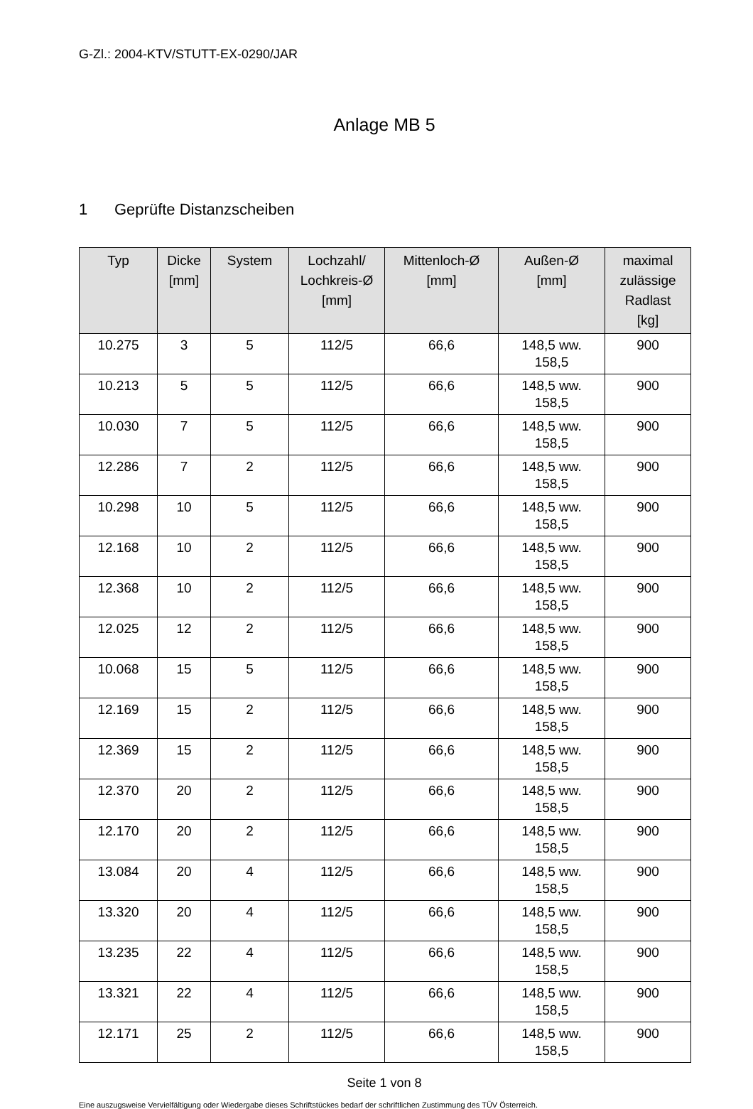G-Zl.: 2004-KTV/STUTT-EX-0290/JAR
Anlage MB 5
1 Geprüfte Distanzscheiben
| Typ | Dicke [mm] | System | Lochzahl/ Lochkreis-Ø [mm] | Mittenloch-Ø [mm] | Außen-Ø [mm] | maximal zulässige Radlast [kg] |
| --- | --- | --- | --- | --- | --- | --- |
| 10.275 | 3 | 5 | 112/5 | 66,6 | 148,5 ww. 158,5 | 900 |
| 10.213 | 5 | 5 | 112/5 | 66,6 | 148,5 ww. 158,5 | 900 |
| 10.030 | 7 | 5 | 112/5 | 66,6 | 148,5 ww. 158,5 | 900 |
| 12.286 | 7 | 2 | 112/5 | 66,6 | 148,5 ww. 158,5 | 900 |
| 10.298 | 10 | 5 | 112/5 | 66,6 | 148,5 ww. 158,5 | 900 |
| 12.168 | 10 | 2 | 112/5 | 66,6 | 148,5 ww. 158,5 | 900 |
| 12.368 | 10 | 2 | 112/5 | 66,6 | 148,5 ww. 158,5 | 900 |
| 12.025 | 12 | 2 | 112/5 | 66,6 | 148,5 ww. 158,5 | 900 |
| 10.068 | 15 | 5 | 112/5 | 66,6 | 148,5 ww. 158,5 | 900 |
| 12.169 | 15 | 2 | 112/5 | 66,6 | 148,5 ww. 158,5 | 900 |
| 12.369 | 15 | 2 | 112/5 | 66,6 | 148,5 ww. 158,5 | 900 |
| 12.370 | 20 | 2 | 112/5 | 66,6 | 148,5 ww. 158,5 | 900 |
| 12.170 | 20 | 2 | 112/5 | 66,6 | 148,5 ww. 158,5 | 900 |
| 13.084 | 20 | 4 | 112/5 | 66,6 | 148,5 ww. 158,5 | 900 |
| 13.320 | 20 | 4 | 112/5 | 66,6 | 148,5 ww. 158,5 | 900 |
| 13.235 | 22 | 4 | 112/5 | 66,6 | 148,5 ww. 158,5 | 900 |
| 13.321 | 22 | 4 | 112/5 | 66,6 | 148,5 ww. 158,5 | 900 |
| 12.171 | 25 | 2 | 112/5 | 66,6 | 148,5 ww. 158,5 | 900 |
Seite 1 von 8
Eine auszugsweise Vervielfältigung oder Wiedergabe dieses Schriftstückes bedarf der schriftlichen Zustimmung des TÜV Österreich.